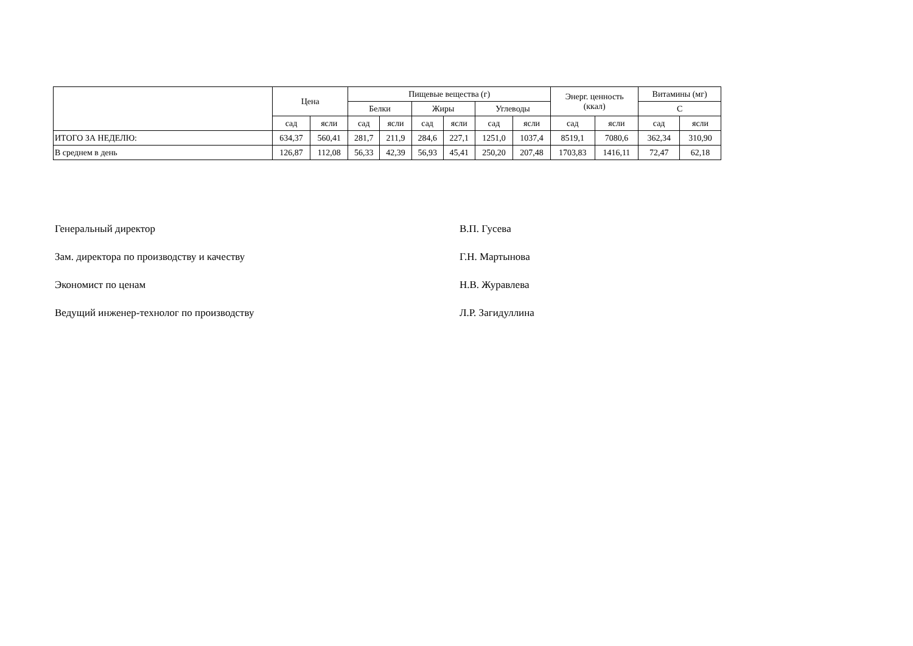| | Цена | | Пищевые вещества (г) | | | | | | Энерг. ценность (ккал) | | Витамины (мг) | |
| --- | --- | --- | --- | --- | --- | --- | --- | --- | --- | --- | --- | --- |
| | | | Белки | | Жиры | | Углеводы | | | | С | |
| | сад | ясли | сад | ясли | сад | ясли | сад | ясли | сад | ясли | сад | ясли |
| ИТОГО ЗА НЕДЕЛЮ: | 634,37 | 560,41 | 281,7 | 211,9 | 284,6 | 227,1 | 1251,0 | 1037,4 | 8519,1 | 7080,6 | 362,34 | 310,90 |
| В среднем в день | 126,87 | 112,08 | 56,33 | 42,39 | 56,93 | 45,41 | 250,20 | 207,48 | 1703,83 | 1416,11 | 72,47 | 62,18 |
Генеральный директор В.П. Гусева
Зам. директора по производству и качеству Г.Н. Мартынова
Экономист по ценам Н.В. Журавлева
Ведущий инженер-технолог по производству Л.Р. Загидуллина